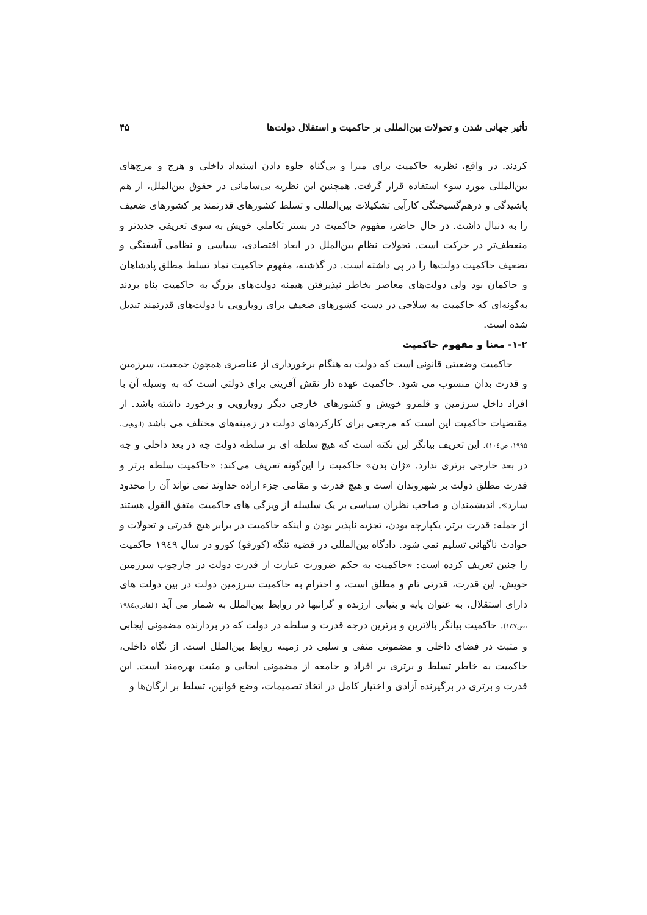تأثیر جهانی شدن و تحولات بین‌المللی بر حاکمیت و استقلال دولت‌ها ۴۵
کردند. در واقع، نظریه حاکمیت برای مبرا و بی‌گناه جلوه دادن استبداد داخلی و هرج و مرج‌های بین‌المللی مورد سوء استفاده قرار گرفت. همچنین این نظریه بی‌سامانی در حقوق بین‌الملل، از هم پاشیدگی و درهم‌گسیختگی کارآیی تشکیلات بین‌المللی و تسلط کشورهای قدرتمند بر کشورهای ضعیف را به دنبال داشت. در حال حاضر، مفهوم حاکمیت در بستر تکاملی خویش به سوی تعریفی جدیدتر و منعطف‌تر در حرکت است. تحولات نظام بین‌الملل در ابعاد اقتصادی، سیاسی و نظامی آشفتگی و تضعیف حاکمیت دولت‌ها را در پی داشته است. در گذشته، مفهوم حاکمیت نماد تسلط مطلق پادشاهان و حاکمان بود ولی دولت‌های معاصر بخاطر نپذیرفتن هیمنه دولت‌های بزرگ به حاکمیت پناه بردند به‌گونه‌ای که حاکمیت به سلاحی در دست کشورهای ضعیف برای رویارویی با دولت‌های قدرتمند تبدیل شده است.
۱-۲- معنا و مفهوم حاکمیت
حاکمیت وضعیتی قانونی است که دولت به هنگام برخورداری از عناصری همچون جمعیت، سرزمین و قدرت بدان منسوب می شود. حاکمیت عهده دار نقش آفرینی برای دولتی است که به وسیله آن با افراد داخل سرزمین و قلمرو خویش و کشورهای خارجی دیگر رویارویی و برخورد داشته باشد. از مقتضیات حاکمیت این است که مرجعی برای کارکردهای دولت در زمینه‌های مختلف می باشد (ابوهیف، ۱۹۹۵، ص۱۰٤). این تعریف بیانگر این نکته است که هیچ سلطه ای بر سلطه دولت چه در بعد داخلی و چه در بعد خارجی برتری ندارد. «ژان بدن» حاکمیت را این‌گونه تعریف می‌کند: «حاکمیت سلطه برتر و قدرت مطلق دولت بر شهروندان است و هیچ قدرت و مقامی جزء اراده خداوند نمی تواند آن را محدود سازد». اندیشمندان و صاحب نظران سیاسی بر یک سلسله از ویژگی های حاکمیت متفق القول هستند از جمله: قدرت برتر، یکپارچه بودن، تجزیه ناپذیر بودن و اینکه حاکمیت در برابر هیچ قدرتی و تحولات و حوادث ناگهانی تسلیم نمی شود. دادگاه بین‌المللی در قضیه تنگه (کورفو) کورو در سال ۱۹٤۹ حاکمیت را چنین تعریف کرده است: «حاکمیت به حکم ضرورت عبارت از قدرت دولت در چارچوب سرزمین خویش، این قدرت، قدرتی تام و مطلق است، و احترام به حاکمیت سرزمین دولت در بین دولت های دارای استقلال، به عنوان پایه و بنیانی ارزنده و گرانبها در روابط بین‌الملل به شمار می آید (القادری۱۹۸٤ ،ص۱٤۷). حاکمیت بیانگر بالاترین و برترین درجه قدرت و سلطه در دولت که در بردارنده مضمونی ایجابی و مثبت در فضای داخلی و مضمونی منفی و سلبی در زمینه روابط بین‌الملل است. از نگاه داخلی، حاکمیت به خاطر تسلط و برتری بر افراد و جامعه از مضمونی ایجابی و مثبت بهره‌مند است. این قدرت و برتری در برگیرنده آزادی و اختیار کامل در اتخاذ تصمیمات، وضع قوانین، تسلط بر ارگان‌ها و